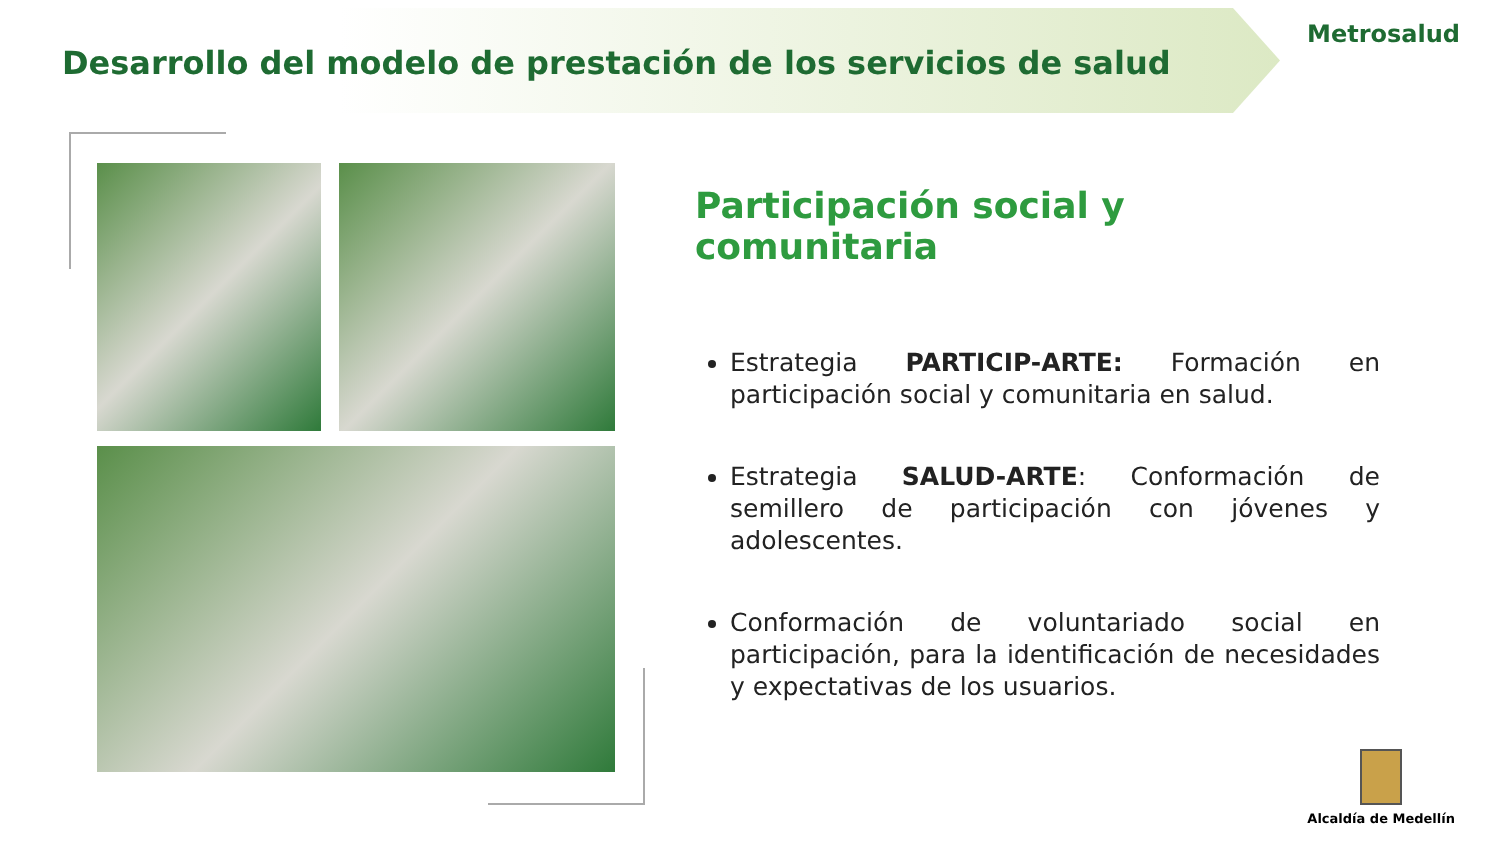Desarrollo del modelo de prestación de los servicios de salud
Metrosalud
Participación social y comunitaria
Estrategia PARTICIP-ARTE: Formación en participación social y comunitaria en salud.
Estrategia SALUD-ARTE: Conformación de semillero de participación con jóvenes y adolescentes.
Conformación de voluntariado social en participación, para la identificación de necesidades y expectativas de los usuarios.
Alcaldía de Medellín